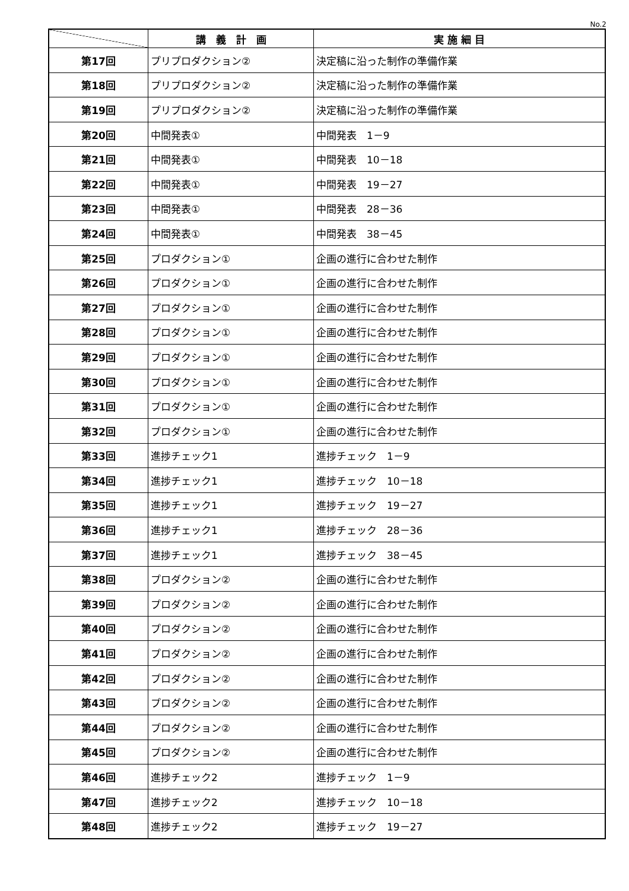No.2
| | 講 義 計 画 | 実 施 細 目 |
| --- | --- | --- |
| 第17回 | プリプロダクション② | 決定稿に沿った制作の準備作業 |
| 第18回 | プリプロダクション② | 決定稿に沿った制作の準備作業 |
| 第19回 | プリプロダクション② | 決定稿に沿った制作の準備作業 |
| 第20回 | 中間発表① | 中間発表 1－9 |
| 第21回 | 中間発表① | 中間発表 10－18 |
| 第22回 | 中間発表① | 中間発表 19－27 |
| 第23回 | 中間発表① | 中間発表 28－36 |
| 第24回 | 中間発表① | 中間発表 38－45 |
| 第25回 | プロダクション① | 企画の進行に合わせた制作 |
| 第26回 | プロダクション① | 企画の進行に合わせた制作 |
| 第27回 | プロダクション① | 企画の進行に合わせた制作 |
| 第28回 | プロダクション① | 企画の進行に合わせた制作 |
| 第29回 | プロダクション① | 企画の進行に合わせた制作 |
| 第30回 | プロダクション① | 企画の進行に合わせた制作 |
| 第31回 | プロダクション① | 企画の進行に合わせた制作 |
| 第32回 | プロダクション① | 企画の進行に合わせた制作 |
| 第33回 | 進捗チェック1 | 進捗チェック 1－9 |
| 第34回 | 進捗チェック1 | 進捗チェック 10－18 |
| 第35回 | 進捗チェック1 | 進捗チェック 19－27 |
| 第36回 | 進捗チェック1 | 進捗チェック 28－36 |
| 第37回 | 進捗チェック1 | 進捗チェック 38－45 |
| 第38回 | プロダクション② | 企画の進行に合わせた制作 |
| 第39回 | プロダクション② | 企画の進行に合わせた制作 |
| 第40回 | プロダクション② | 企画の進行に合わせた制作 |
| 第41回 | プロダクション② | 企画の進行に合わせた制作 |
| 第42回 | プロダクション② | 企画の進行に合わせた制作 |
| 第43回 | プロダクション② | 企画の進行に合わせた制作 |
| 第44回 | プロダクション② | 企画の進行に合わせた制作 |
| 第45回 | プロダクション② | 企画の進行に合わせた制作 |
| 第46回 | 進捗チェック2 | 進捗チェック 1－9 |
| 第47回 | 進捗チェック2 | 進捗チェック 10－18 |
| 第48回 | 進捗チェック2 | 進捗チェック 19－27 |